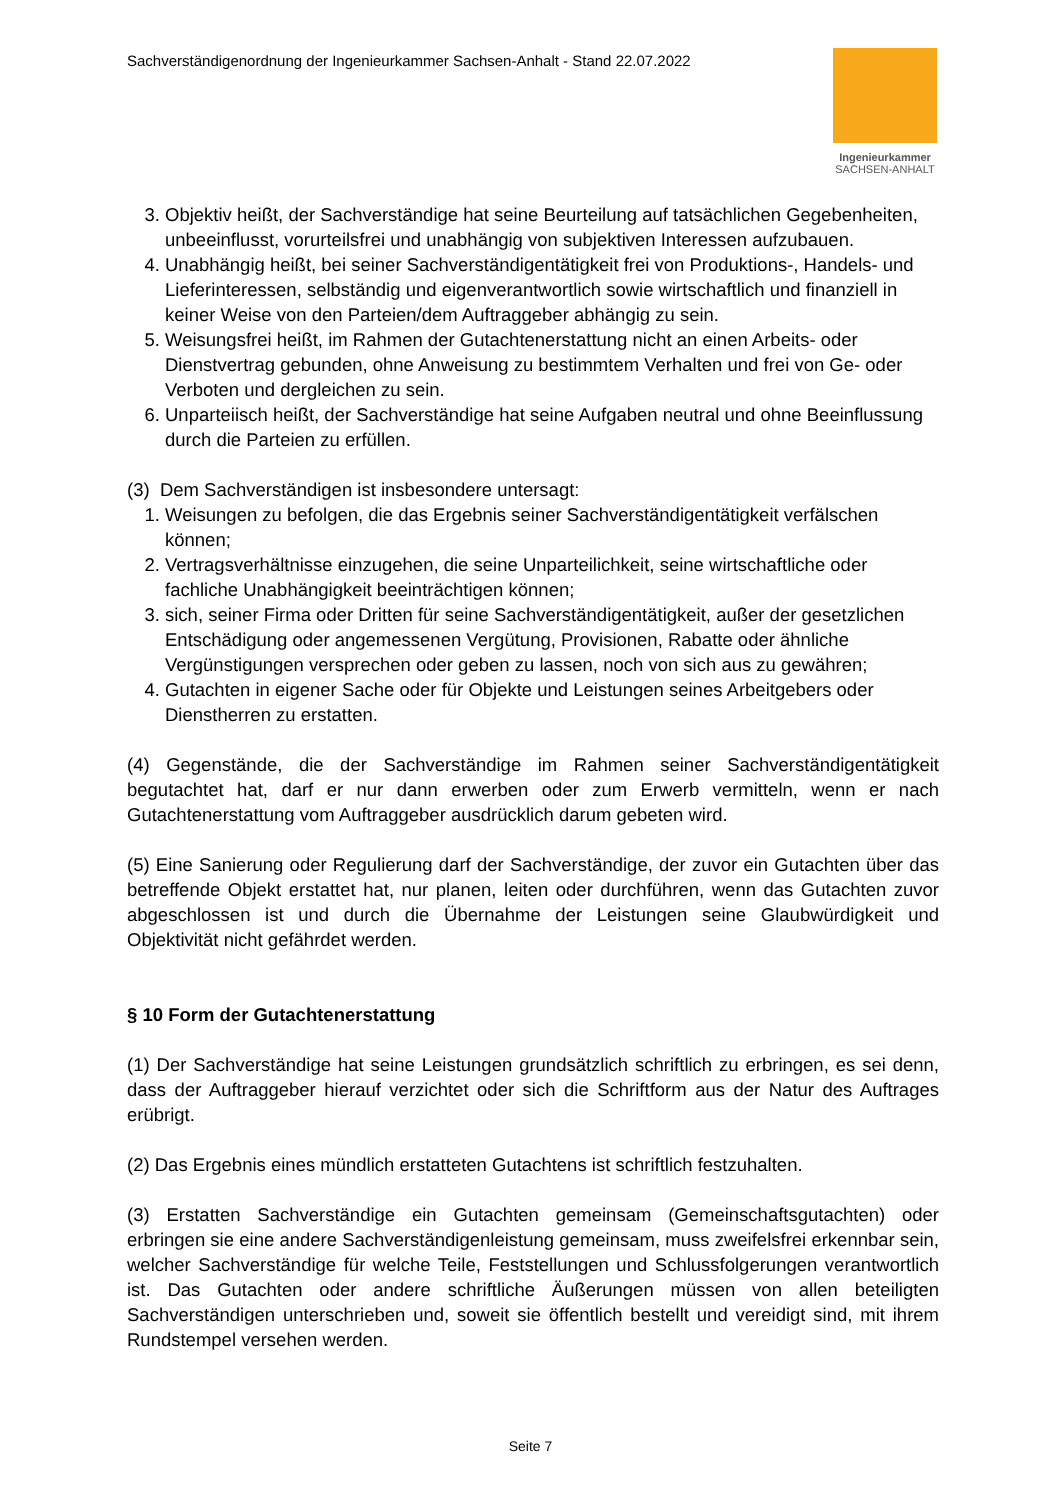Sachverständigenordnung der Ingenieurkammer Sachsen-Anhalt - Stand 22.07.2022
Ingenieurkammer
SACHSEN-ANHALT
3. Objektiv heißt, der Sachverständige hat seine Beurteilung auf tatsächlichen Gegebenheiten, unbeeinflusst, vorurteilsfrei und unabhängig von subjektiven Interessen aufzubauen.
4. Unabhängig heißt, bei seiner Sachverständigentätigkeit frei von Produktions-, Handels- und Lieferinteressen, selbständig und eigenverantwortlich sowie wirtschaftlich und finanziell in keiner Weise von den Parteien/dem Auftraggeber abhängig zu sein.
5. Weisungsfrei heißt, im Rahmen der Gutachtenerstattung nicht an einen Arbeits- oder Dienstvertrag gebunden, ohne Anweisung zu bestimmtem Verhalten und frei von Ge- oder Verboten und dergleichen zu sein.
6. Unparteiisch heißt, der Sachverständige hat seine Aufgaben neutral und ohne Beeinflussung durch die Parteien zu erfüllen.
(3) Dem Sachverständigen ist insbesondere untersagt:
1. Weisungen zu befolgen, die das Ergebnis seiner Sachverständigentätigkeit verfälschen können;
2. Vertragsverhältnisse einzugehen, die seine Unparteilichkeit, seine wirtschaftliche oder fachliche Unabhängigkeit beeinträchtigen können;
3. sich, seiner Firma oder Dritten für seine Sachverständigentätigkeit, außer der gesetzlichen Entschädigung oder angemessenen Vergütung, Provisionen, Rabatte oder ähnliche Vergünstigungen versprechen oder geben zu lassen, noch von sich aus zu gewähren;
4. Gutachten in eigener Sache oder für Objekte und Leistungen seines Arbeitgebers oder Dienstherren zu erstatten.
(4) Gegenstände, die der Sachverständige im Rahmen seiner Sachverständigentätigkeit begutachtet hat, darf er nur dann erwerben oder zum Erwerb vermitteln, wenn er nach Gutachtenerstattung vom Auftraggeber ausdrücklich darum gebeten wird.
(5) Eine Sanierung oder Regulierung darf der Sachverständige, der zuvor ein Gutachten über das betreffende Objekt erstattet hat, nur planen, leiten oder durchführen, wenn das Gutachten zuvor abgeschlossen ist und durch die Übernahme der Leistungen seine Glaubwürdigkeit und Objektivität nicht gefährdet werden.
§ 10 Form der Gutachtenerstattung
(1) Der Sachverständige hat seine Leistungen grundsätzlich schriftlich zu erbringen, es sei denn, dass der Auftraggeber hierauf verzichtet oder sich die Schriftform aus der Natur des Auftrages erübrigt.
(2) Das Ergebnis eines mündlich erstatteten Gutachtens ist schriftlich festzuhalten.
(3) Erstatten Sachverständige ein Gutachten gemeinsam (Gemeinschaftsgutachten) oder erbringen sie eine andere Sachverständigenleistung gemeinsam, muss zweifelsfrei erkennbar sein, welcher Sachverständige für welche Teile, Feststellungen und Schlussfolgerungen verantwortlich ist. Das Gutachten oder andere schriftliche Äußerungen müssen von allen beteiligten Sachverständigen unterschrieben und, soweit sie öffentlich bestellt und vereidigt sind, mit ihrem Rundstempel versehen werden.
Seite 7